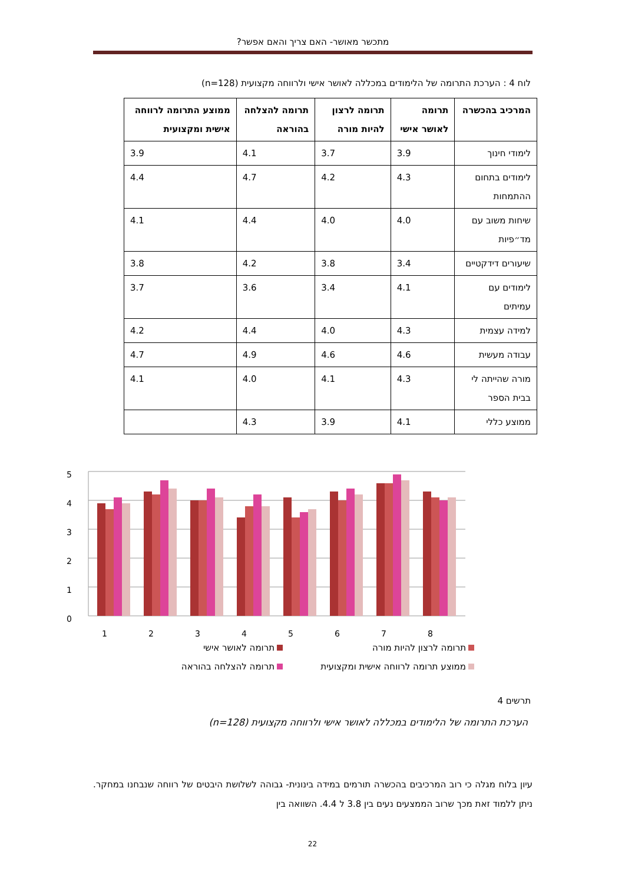מתכשר מאושר- האם צריך והאם אפשר?
לוח 4 : הערכת התרומה של הלימודים במכללה לאושר אישי ולרווחה מקצועית (n=128)
| המרכיב בהכשרה | תרומה לאושר אישי | תרומה לרצון להיות מורה | תרומה להצלחה בהוראה | ממוצע התרומה לרווחה אישית ומקצועית |
| --- | --- | --- | --- | --- |
| לימודי חינוך | 3.9 | 3.7 | 4.1 | 3.9 |
| לימודים בתחום ההתמחות | 4.3 | 4.2 | 4.7 | 4.4 |
| שיחות משוב עם מד״פיות | 4.0 | 4.0 | 4.4 | 4.1 |
| שיעורים דידקטיים | 3.4 | 3.8 | 4.2 | 3.8 |
| לימודים עם עמיתים | 4.1 | 3.4 | 3.6 | 3.7 |
| למידה עצמית | 4.3 | 4.0 | 4.4 | 4.2 |
| עבודה מעשית | 4.6 | 4.6 | 4.9 | 4.7 |
| מורה שהייתה לי בבית הספר | 4.3 | 4.1 | 4.0 | 4.1 |
| ממוצע כללי | 4.1 | 3.9 | 4.3 | |
5
4
3
2
1
0
1
2
3
4
5
6
7
8
תרומה לרצון להיות מורה
תרומה לאושר אישי
ממוצע תרומה לרווחה אישית ומקצועית
תרומה להצלחה בהוראה
תרשים 4
הערכת התרומה של הלימודים במכללה לאושר אישי ולרווחה מקצועית (n=128)
עיון בלוח מגלה כי רוב המרכיבים בהכשרה תורמים במידה בינונית- גבוהה לשלושת היבטים של רווחה שנבחנו במחקר. ניתן ללמוד זאת מכך שרוב הממצעים נעים בין 3.8 ל 4.4. השוואה בין
22